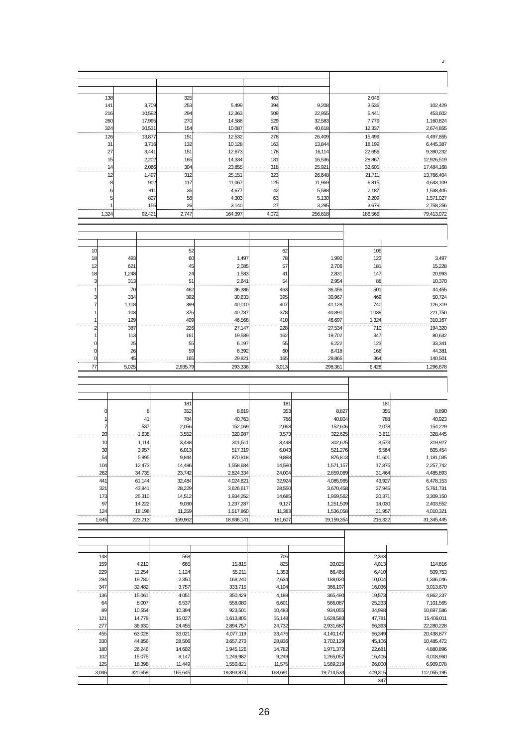3
| 138 | | 325 | | 463 | | 2,046 | |
| 141 | 3,709 | 253 | 5,499 | 394 | 9,208 | 3,536 | 102,429 |
| 216 | 10,592 | 294 | 12,363 | 509 | 22,955 | 5,441 | 453,602 |
| 260 | 17,995 | 270 | 14,588 | 529 | 32,583 | 7,779 | 1,160,824 |
| 324 | 30,531 | 154 | 10,087 | 478 | 40,618 | 12,337 | 2,674,855 |
| 126 | 13,877 | 151 | 12,532 | 278 | 26,409 | 15,499 | 4,497,855 |
| 31 | 3,716 | 132 | 10,128 | 163 | 13,844 | 18,199 | 6,445,387 |
| 27 | 3,441 | 151 | 12,673 | 178 | 16,114 | 22,656 | 9,390,232 |
| 15 | 2,202 | 165 | 14,334 | 181 | 16,536 | 28,867 | 12,926,519 |
| 14 | 2,066 | 304 | 23,855 | 318 | 25,921 | 33,605 | 17,484,168 |
| 12 | 1,497 | 312 | 25,151 | 323 | 26,648 | 21,711 | 13,766,404 |
| 8 | 902 | 117 | 11,067 | 125 | 11,969 | 6,815 | 4,643,109 |
| 6 | 911 | 36 | 4,677 | 42 | 5,588 | 2,187 | 1,538,405 |
| 5 | 827 | 58 | 4,303 | 63 | 5,130 | 2,209 | 1,571,027 |
| 1 | 155 | 26 | 3,140 | 27 | 3,295 | 3,679 | 2,758,256 |
| 1,324 | 92,421 | 2,747 | 164,397 | 4,072 | 256,818 | 186,566 | 79,413,072 |
| 10 | | 52 | | 62 | | 105 | |
| 18 | 493 | 60 | 1,497 | 78 | 1,990 | 123 | 3,497 |
| 12 | 621 | 45 | 2,085 | 57 | 2,706 | 181 | 15,228 |
| 18 | 1,248 | 24 | 1,583 | 41 | 2,831 | 147 | 20,993 |
| 3 | 313 | 51 | 2,641 | 54 | 2,954 | 88 | 10,370 |
| 1 | 70 | 462 | 36,386 | 463 | 36,456 | 501 | 44,455 |
| 3 | 334 | 392 | 30,633 | 395 | 30,967 | 469 | 50,724 |
| 7 | 1,118 | 399 | 40,010 | 407 | 41,128 | 740 | 126,319 |
| 1 | 103 | 376 | 40,787 | 378 | 40,890 | 1,039 | 221,750 |
| 1 | 129 | 409 | 46,568 | 410 | 46,697 | 1,324 | 310,167 |
| 2 | 387 | 226 | 27,147 | 228 | 27,534 | 710 | 194,320 |
| 1 | 113 | 161 | 19,589 | 162 | 19,702 | 347 | 80,632 |
| 0 | 25 | 55 | 6,197 | 55 | 6,222 | 123 | 33,341 |
| 0 | 26 | 59 | 8,392 | 60 | 8,418 | 166 | 44,381 |
| 0 | 45 | 165 | 29,821 | 165 | 29,866 | 364 | 140,501 |
| 77 | 5,025 | 2,935.79 | 293,336 | 3,013 | 298,361 | 6,428 | 1,296,678 |
| | | 181 | | 181 | | 181 | |
| 0 | 8 | 352 | 8,819 | 353 | 8,827 | 355 | 8,890 |
| 1 | 41 | 784 | 40,763 | 786 | 40,804 | 788 | 40,923 |
| 7 | 537 | 2,056 | 152,069 | 2,063 | 152,606 | 2,078 | 154,229 |
| 20 | 1,638 | 3,552 | 320,987 | 3,573 | 322,625 | 3,611 | 328,445 |
| 10 | 1,114 | 3,438 | 301,511 | 3,448 | 302,625 | 3,573 | 319,927 |
| 30 | 3,957 | 6,013 | 517,319 | 6,043 | 521,276 | 6,564 | 605,454 |
| 54 | 5,995 | 9,844 | 870,818 | 9,898 | 876,813 | 11,601 | 1,181,035 |
| 104 | 12,473 | 14,486 | 1,558,684 | 14,590 | 1,571,157 | 17,875 | 2,257,742 |
| 262 | 34,735 | 23,742 | 2,824,334 | 24,004 | 2,859,069 | 31,464 | 4,485,893 |
| 441 | 61,144 | 32,484 | 4,024,821 | 32,924 | 4,085,965 | 43,927 | 6,478,153 |
| 321 | 43,841 | 28,229 | 3,626,617 | 28,550 | 3,670,458 | 37,945 | 5,761,731 |
| 173 | 25,310 | 14,512 | 1,934,252 | 14,685 | 1,959,562 | 20,371 | 3,309,150 |
| 97 | 14,222 | 9,030 | 1,237,287 | 9,127 | 1,251,509 | 14,030 | 2,403,552 |
| 124 | 18,198 | 11,259 | 1,517,860 | 11,383 | 1,536,058 | 21,957 | 4,010,321 |
| 1,645 | 223,213 | 159,962 | 18,936,141 | 161,607 | 19,159,354 | 216,322 | 31,345,445 |
| 148 | | 558 | | 706 | | 2,333 | |
| 159 | 4,210 | 665 | 15,815 | 825 | 20,025 | 4,013 | 114,816 |
| 229 | 11,254 | 1,124 | 55,211 | 1,353 | 66,465 | 6,410 | 509,753 |
| 284 | 19,780 | 2,350 | 168,240 | 2,634 | 188,020 | 10,004 | 1,336,046 |
| 347 | 32,482 | 3,757 | 333,715 | 4,104 | 366,197 | 16,036 | 3,013,670 |
| 136 | 15,061 | 4,051 | 350,429 | 4,188 | 365,490 | 19,573 | 4,862,237 |
| 64 | 8,007 | 6,537 | 558,080 | 6,601 | 566,087 | 25,233 | 7,101,565 |
| 89 | 10,554 | 10,394 | 923,501 | 10,483 | 934,055 | 34,998 | 10,697,586 |
| 121 | 14,778 | 15,027 | 1,613,805 | 15,148 | 1,628,583 | 47,781 | 15,406,011 |
| 277 | 36,930 | 24,455 | 2,894,757 | 24,732 | 2,931,687 | 66,393 | 22,280,228 |
| 455 | 63,028 | 33,021 | 4,077,119 | 33,476 | 4,140,147 | 66,349 | 20,438,877 |
| 330 | 44,856 | 28,506 | 3,657,273 | 28,836 | 3,702,129 | 45,106 | 10,485,472 |
| 180 | 26,246 | 14,602 | 1,945,126 | 14,782 | 1,971,372 | 22,681 | 4,880,896 |
| 102 | 15,075 | 9,147 | 1,249,982 | 9,249 | 1,265,057 | 16,406 | 4,018,960 |
| 125 | 18,398 | 11,449 | 1,550,821 | 11,575 | 1,569,219 | 26,000 | 6,909,078 |
| 3,046 | 320,659 | 165,645 | 19,393,874 | 168,691 | 19,714,533 | 409,315 | 112,055,195 |
| | | | | | | 347 | |
26